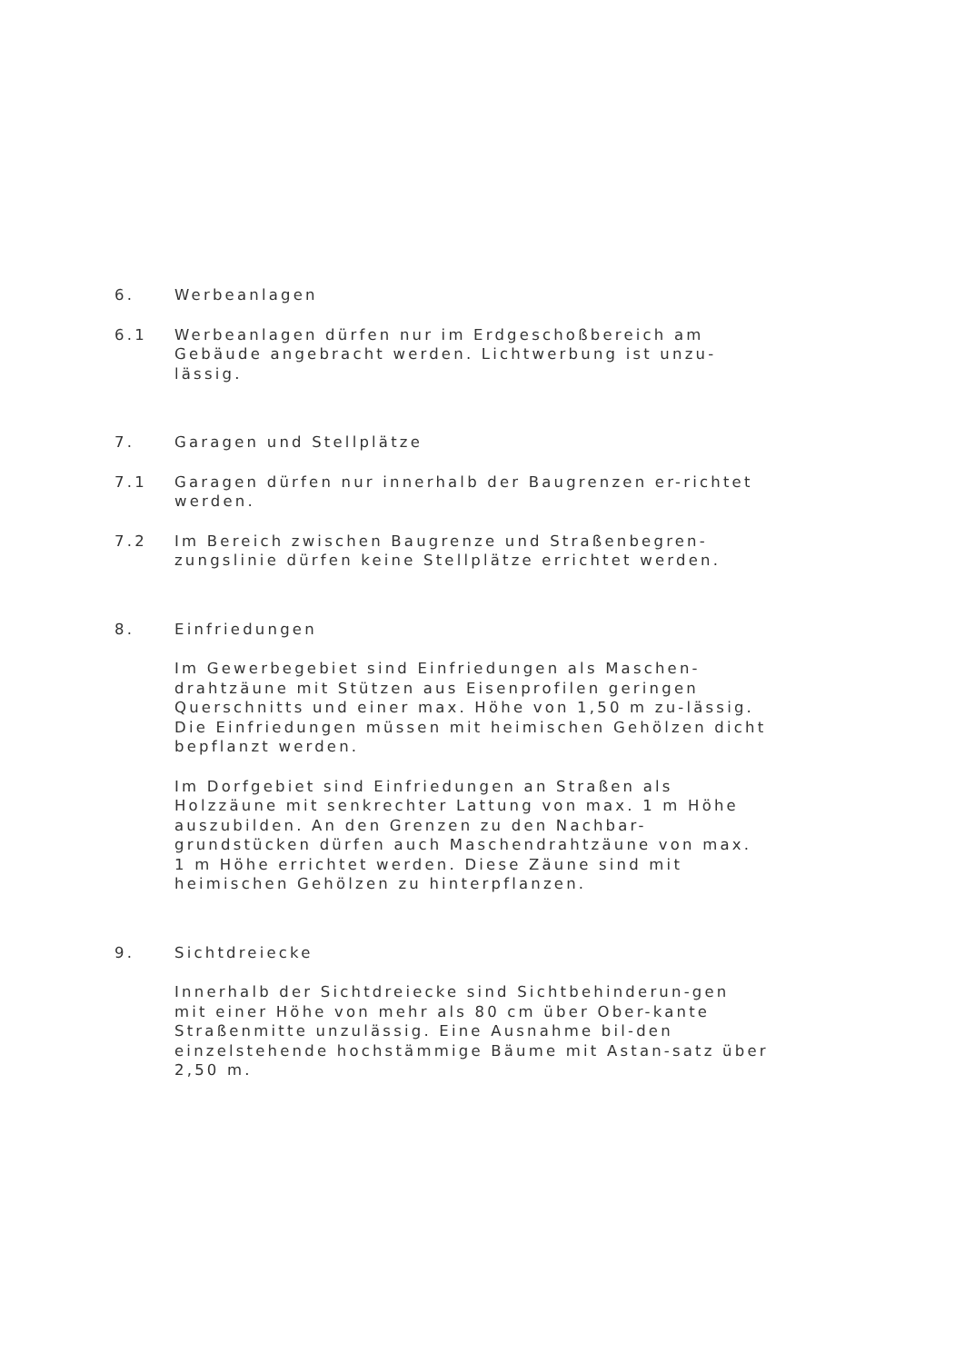6. Werbeanlagen
6.1 Werbeanlagen dürfen nur im Erdgeschoßbereich am Gebäude angebracht werden. Lichtwerbung ist unzu-lässig.
7. Garagen und Stellplätze
7.1 Garagen dürfen nur innerhalb der Baugrenzen er-richtet werden.
7.2 Im Bereich zwischen Baugrenze und Straßenbegren-zungslinie dürfen keine Stellplätze errichtet werden.
8. Einfriedungen
Im Gewerbegebiet sind Einfriedungen als Maschen-drahtzäune mit Stützen aus Eisenprofilen geringen Querschnitts und einer max. Höhe von 1,50 m zu-lässig. Die Einfriedungen müssen mit heimischen Gehölzen dicht bepflanzt werden.
Im Dorfgebiet sind Einfriedungen an Straßen als Holzzäune mit senkrechter Lattung von max. 1 m Höhe auszubilden. An den Grenzen zu den Nachbar-grundstücken dürfen auch Maschendrahtzäune von max. 1 m Höhe errichtet werden. Diese Zäune sind mit heimischen Gehölzen zu hinterpflanzen.
9. Sichtdreiecke
Innerhalb der Sichtdreiecke sind Sichtbehinderun-gen mit einer Höhe von mehr als 80 cm über Ober-kante Straßenmitte unzulässig. Eine Ausnahme bil-den einzelstehende hochstämmige Bäume mit Astan-satz über 2,50 m.